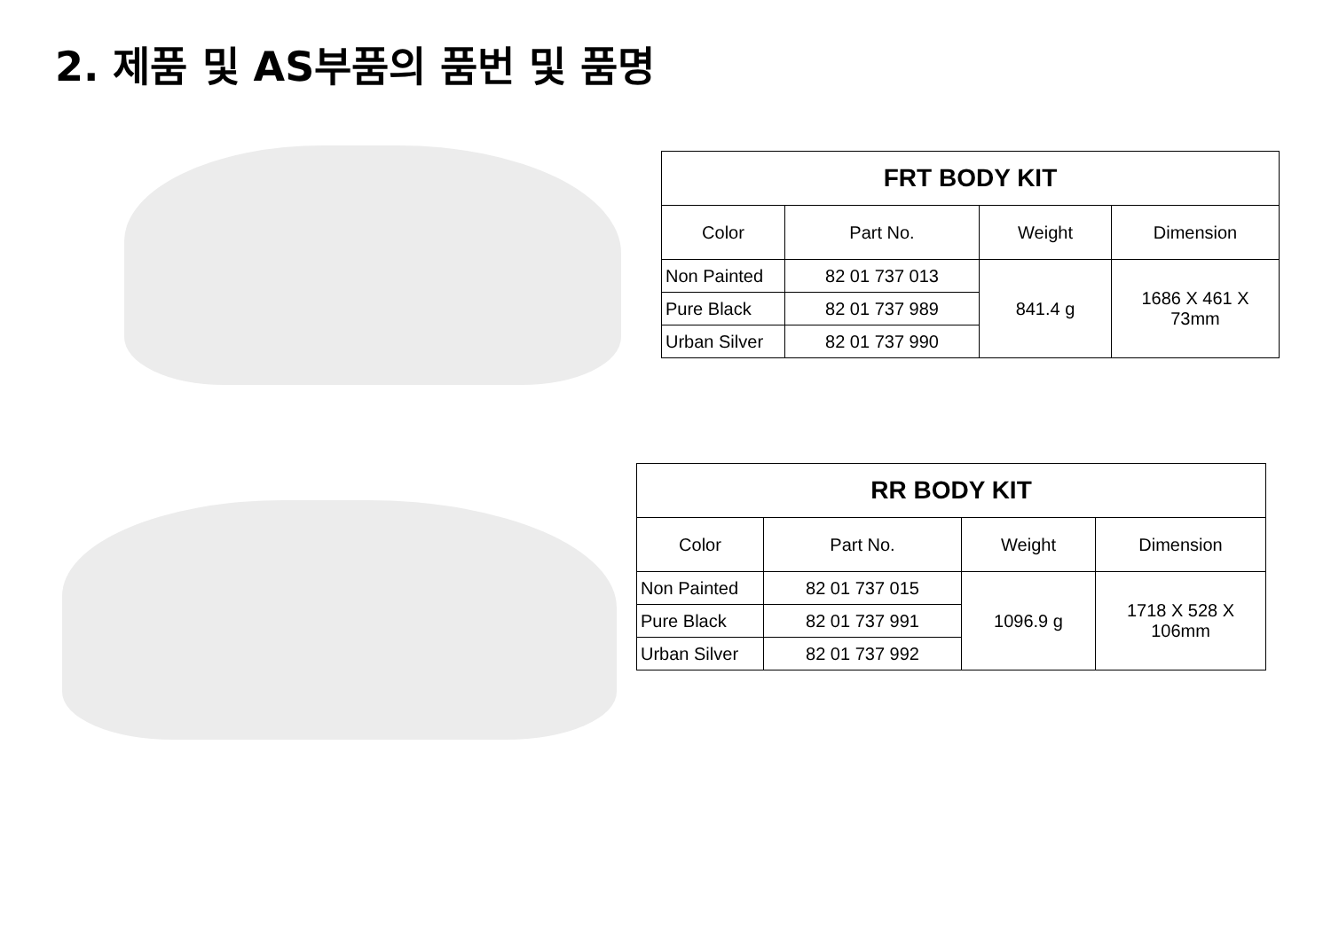2. 제품 및 AS부품의 품번 및 품명
| FRT BODY KIT | | | |
| --- | --- | --- | --- |
| Color | Part No. | Weight | Dimension |
| Non Painted | 82 01 737 013 | 841.4 g | 1686 X 461 X 73mm |
| Pure Black | 82 01 737 989 | | |
| Urban Silver | 82 01 737 990 | | |
| RR BODY KIT | | | |
| --- | --- | --- | --- |
| Color | Part No. | Weight | Dimension |
| Non Painted | 82 01 737 015 | 1096.9 g | 1718 X 528 X 106mm |
| Pure Black | 82 01 737 991 | | |
| Urban Silver | 82 01 737 992 | | |